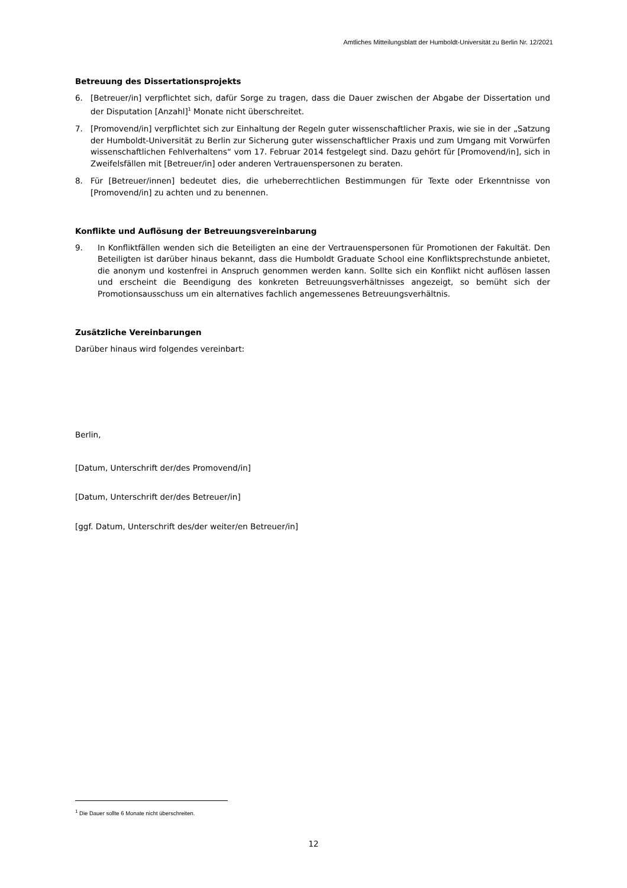Amtliches Mitteilungsblatt der Humboldt-Universität zu Berlin Nr. 12/2021
Betreuung des Dissertationsprojekts
6. [Betreuer/in] verpflichtet sich, dafür Sorge zu tragen, dass die Dauer zwischen der Abgabe der Dissertation und der Disputation [Anzahl]<sup>1</sup> Monate nicht überschreitet.
7. [Promovend/in] verpflichtet sich zur Einhaltung der Regeln guter wissenschaftlicher Praxis, wie sie in der „Satzung der Humboldt-Universität zu Berlin zur Sicherung guter wissenschaftlicher Praxis und zum Umgang mit Vorwürfen wissenschaftlichen Fehlverhaltens“ vom 17. Februar 2014 festgelegt sind. Dazu gehört für [Promovend/in], sich in Zweifelsfällen mit [Betreuer/in] oder anderen Vertrauenspersonen zu beraten.
8. Für [Betreuer/innen] bedeutet dies, die urheberrechtlichen Bestimmungen für Texte oder Erkenntnisse von [Promovend/in] zu achten und zu benennen.
Konflikte und Auflösung der Betreuungsvereinbarung
9. In Konfliktfällen wenden sich die Beteiligten an eine der Vertrauenspersonen für Promotionen der Fakultät. Den Beteiligten ist darüber hinaus bekannt, dass die Humboldt Graduate School eine Konfliktsprechstunde anbietet, die anonym und kostenfrei in Anspruch genommen werden kann. Sollte sich ein Konflikt nicht auflösen lassen und erscheint die Beendigung des konkreten Betreuungsverhältnisses angezeigt, so bemüht sich der Promotionsausschuss um ein alternatives fachlich angemessenes Betreuungsverhältnis.
Zusätzliche Vereinbarungen
Darüber hinaus wird folgendes vereinbart:
Berlin,
[Datum, Unterschrift der/des Promovend/in]
[Datum, Unterschrift der/des Betreuer/in]
[ggf. Datum, Unterschrift des/der weiter/en Betreuer/in]
<sup>1</sup> Die Dauer sollte 6 Monate nicht überschreiten.
12